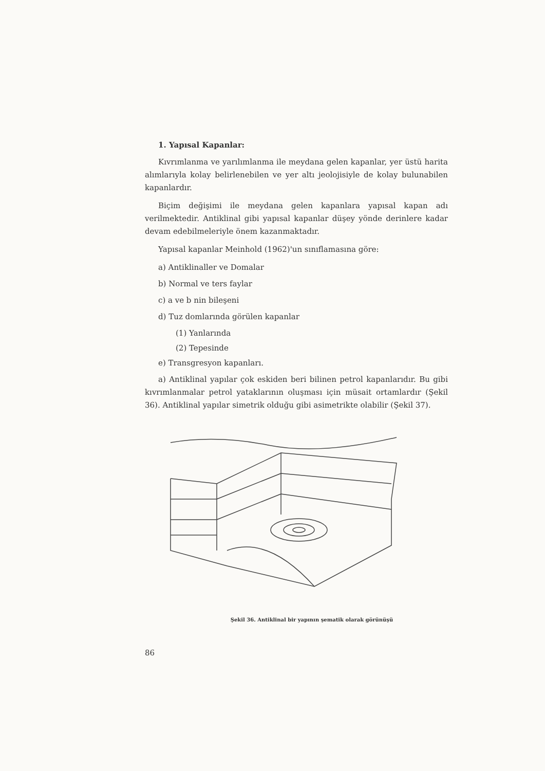1. Yapısal Kapanlar:
Kıvrımlanma ve yarılımlanma ile meydana gelen kapanlar, yer üstü harita alımlarıyla kolay belirlenebilen ve yer altı jeolojisiyle de kolay bulunabilen kapanlardır.
Biçim değişimi ile meydana gelen kapanlara yapısal kapan adı verilmektedir. Antiklinal gibi yapısal kapanlar düşey yönde derinlere kadar devam edebilmeleriyle önem kazanmaktadır.
Yapısal kapanlar Meinhold (1962)'un sınıflamasına göre:
a) Antiklinaller ve Domalar
b) Normal ve ters faylar
c) a ve b nin bileşeni
d) Tuz domlarında görülen kapanlar
(1) Yanlarında
(2) Tepesinde
e) Transgresyon kapanları.
a) Antiklinal yapılar çok eskiden beri bilinen petrol kapanlarıdır. Bu gibi kıvrımlanmalar petrol yataklarının oluşması için müsait ortamlardır (Şekil 36). Antiklinal yapılar simetrik olduğu gibi asimetrikte olabilir (Şekil 37).
Şekil 36. Antiklinal bir yapının şematik olarak görünüşü
86